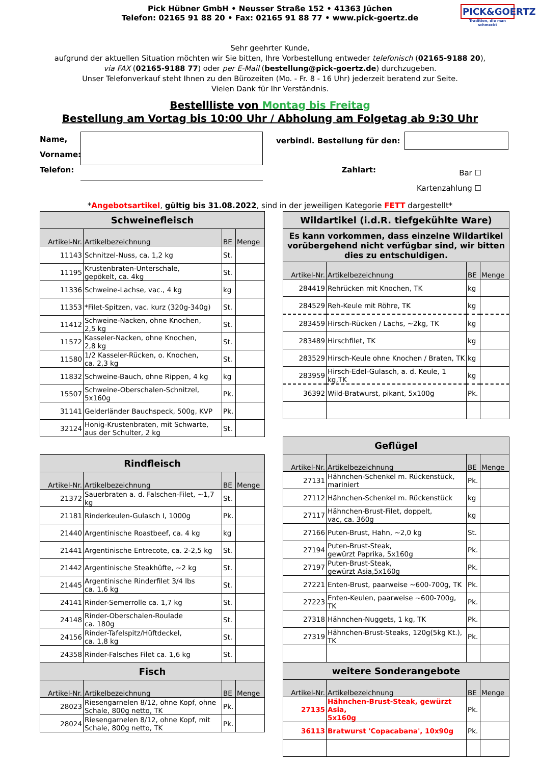Pick Hübner GmbH • Neusser Straße 152 • 41363 Jüchen
Telefon: 02165 91 88 20 • Fax: 02165 91 88 77 • www.pick-goertz.de
PICK&GOERTZ
Tradition, die man schmeckt
Sehr geehrter Kunde,
aufgrund der aktuellen Situation möchten wir Sie bitten, Ihre Vorbestellung entweder telefonisch (02165-9188 20),
via FAX (02165-9188 77) oder per E-Mail (bestellung@pick-goertz.de) durchzugeben.
Unser Telefonverkauf steht Ihnen zu den Bürozeiten (Mo. - Fr. 8 - 16 Uhr) jederzeit beratend zur Seite.
Vielen Dank für Ihr Verständnis.
Bestellliste von Montag bis Freitag
Bestellung am Vortag bis 10:00 Uhr / Abholung am Folgetag ab 9:30 Uhr
Name,
Vorname:
Telefon:
verbindl. Bestellung für den:
Zahlart: Bar ☐
Kartenzahlung ☐
*Angebotsartikel, gültig bis 31.08.2022, sind in der jeweiligen Kategorie FETT dargestellt*
| Schweinefleisch | | | |
| --- | --- | --- | --- |
| Artikel-Nr. | Artikelbezeichnung | BE | Menge |
| 11143 | Schnitzel-Nuss, ca. 1,2 kg | St. | |
| 11195 | Krustenbraten-Unterschale, gepökelt, ca. 4kg | St. | |
| 11336 | Schweine-Lachse, vac., 4 kg | kg | |
| 11353 | *Filet-Spitzen, vac. kurz (320g-340g) | St. | |
| 11412 | Schweine-Nacken, ohne Knochen, 2,5 kg | St. | |
| 11572 | Kasseler-Nacken, ohne Knochen, 2,8 kg | St. | |
| 11580 | 1/2 Kasseler-Rücken, o. Knochen, ca. 2,3 kg | St. | |
| 11832 | Schweine-Bauch, ohne Rippen, 4 kg | kg | |
| 15507 | Schweine-Oberschalen-Schnitzel, 5x160g | Pk. | |
| 31141 | Gelderländer Bauchspeck, 500g, KVP | Pk. | |
| 32124 | Honig-Krustenbraten, mit Schwarte, aus der Schulter, 2 kg | St. | |
| Rindfleisch | | | |
| --- | --- | --- | --- |
| Artikel-Nr. | Artikelbezeichnung | BE | Menge |
| 21372 | Sauerbraten a. d. Falschen-Filet, ~1,7 kg | St. | |
| 21181 | Rinderkeulen-Gulasch I, 1000g | Pk. | |
| 21440 | Argentinische Roastbeef, ca. 4 kg | kg | |
| 21441 | Argentinische Entrecote, ca. 2-2,5 kg | St. | |
| 21442 | Argentinische Steakhüfte, ~2 kg | St. | |
| 21445 | Argentinische Rinderfilet 3/4 lbs ca. 1,6 kg | St. | |
| 24141 | Rinder-Semerrolle ca. 1,7 kg | St. | |
| 24148 | Rinder-Oberschalen-Roulade ca. 180g | St. | |
| 24156 | Rinder-Tafelspitz/Hüftdeckel, ca. 1,8 kg | St. | |
| 24358 | Rinder-Falsches Filet ca. 1,6 kg | St. | |
| Fisch | | | |
| Artikel-Nr. | Artikelbezeichnung | BE | Menge |
| 28023 | Riesengarnelen 8/12, ohne Kopf, ohne Schale, 800g netto, TK | Pk. | |
| 28024 | Riesengarnelen 8/12, ohne Kopf, mit Schale, 800g netto, TK | Pk. | |
| Wildartikel (i.d.R. tiefgekühlte Ware) | | | |
| --- | --- | --- | --- |
| Es kann vorkommen, dass einzelne Wildartikel vorübergehend nicht verfügbar sind, wir bitten dies zu entschuldigen. | | | |
| Artikel-Nr. | Artikelbezeichnung | BE | Menge |
| 284419 | Rehrücken mit Knochen, TK | kg | |
| 284529 | Reh-Keule mit Röhre, TK | kg | |
| 283459 | Hirsch-Rücken / Lachs, ~2kg, TK | kg | |
| 283489 | Hirschfilet, TK | kg | |
| 283529 | Hirsch-Keule ohne Knochen / Braten, TK | kg | |
| 283959 | Hirsch-Edel-Gulasch, a. d. Keule, 1 kg,TK | kg | |
| 36392 | Wild-Bratwurst, pikant, 5x100g | Pk. | |
| Geflügel | | | |
| --- | --- | --- | --- |
| Artikel-Nr. | Artikelbezeichnung | BE | Menge |
| 27131 | Hähnchen-Schenkel m. Rückenstück, mariniert | Pk. | |
| 27112 | Hähnchen-Schenkel m. Rückenstück | kg | |
| 27117 | Hähnchen-Brust-Filet, doppelt, vac, ca. 360g | kg | |
| 27166 | Puten-Brust, Hahn, ~2,0 kg | St. | |
| 27194 | Puten-Brust-Steak, gewürzt Paprika, 5x160g | Pk. | |
| 27197 | Puten-Brust-Steak, gewürzt Asia,5x160g | Pk. | |
| 27221 | Enten-Brust, paarweise ~600-700g, TK | Pk. | |
| 27223 | Enten-Keulen, paarweise ~600-700g, TK | Pk. | |
| 27318 | Hähnchen-Nuggets, 1 kg, TK | Pk. | |
| 27319 | Hähnchen-Brust-Steaks, 120g(5kg Kt.), TK | Pk. | |
| weitere Sonderangebote | | | |
| Artikel-Nr. | Artikelbezeichnung | BE | Menge |
| 27135 | Hähnchen-Brust-Steak, gewürzt Asia, 5x160g | Pk. | |
| 36113 | Bratwurst 'Copacabana', 10x90g | Pk. | |